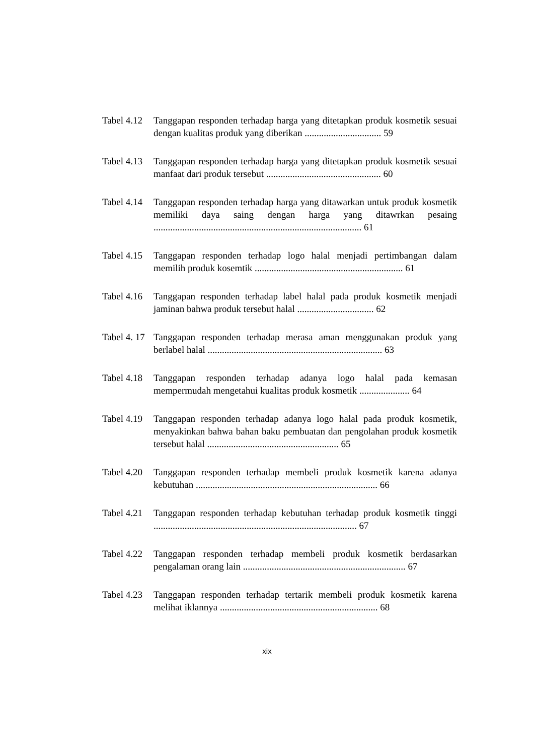Tabel 4.12 Tanggapan responden terhadap harga yang ditetapkan produk kosmetik sesuai dengan kualitas produk yang diberikan ................................ 59
Tabel 4.13 Tanggapan responden terhadap harga yang ditetapkan produk kosmetik sesuai manfaat dari produk tersebut ................................................ 60
Tabel 4.14 Tanggapan responden terhadap harga yang ditawarkan untuk produk kosmetik memiliki daya saing dengan harga yang ditawrkan pesaing ....................................................................................... 61
Tabel 4.15 Tanggapan responden terhadap logo halal menjadi pertimbangan dalam memilih produk kosemtik .............................................................. 61
Tabel 4.16 Tanggapan responden terhadap label halal pada produk kosmetik menjadi jaminan bahwa produk tersebut halal ................................ 62
Tabel 4. 17 Tanggapan responden terhadap merasa aman menggunakan produk yang berlabel halal ......................................................................... 63
Tabel 4.18 Tanggapan responden terhadap adanya logo halal pada kemasan mempermudah mengetahui kualitas produk kosmetik ..................... 64
Tabel 4.19 Tanggapan responden terhadap adanya logo halal pada produk kosmetik, menyakinkan bahwa bahan baku pembuatan dan pengolahan produk kosmetik tersebut halal ....................................................... 65
Tabel 4.20 Tanggapan responden terhadap membeli produk kosmetik karena adanya kebutuhan ............................................................................ 66
Tabel 4.21 Tanggapan responden terhadap kebutuhan terhadap produk kosmetik tinggi ..................................................................................... 67
Tabel 4.22 Tanggapan responden terhadap membeli produk kosmetik berdasarkan pengalaman orang lain .................................................................... 67
Tabel 4.23 Tanggapan responden terhadap tertarik membeli produk kosmetik karena melihat iklannya .................................................................. 68
xix